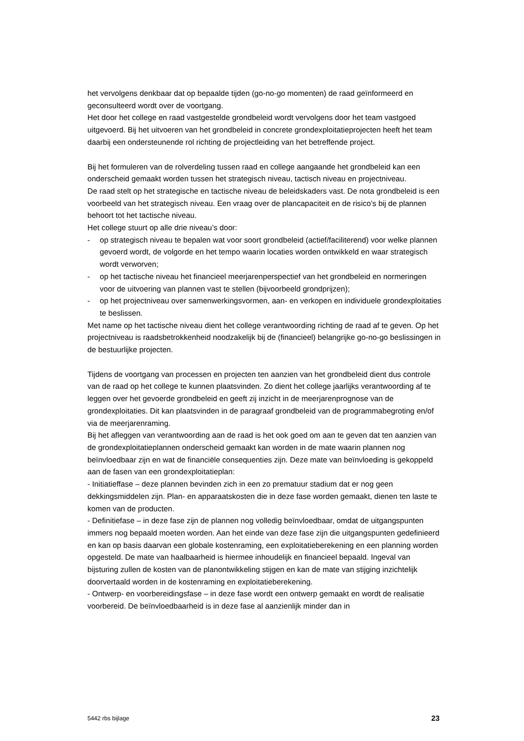het vervolgens denkbaar dat op bepaalde tijden (go-no-go momenten) de raad geïnformeerd en geconsulteerd wordt over de voortgang.
Het door het college en raad vastgestelde grondbeleid wordt vervolgens door het team vastgoed uitgevoerd. Bij het uitvoeren van het grondbeleid in concrete grondexploitatieprojecten heeft het team daarbij een ondersteunende rol richting de projectleiding van het betreffende project.
Bij het formuleren van de rolverdeling tussen raad en college aangaande het grondbeleid kan een onderscheid gemaakt worden tussen het strategisch niveau, tactisch niveau en projectniveau.
De raad stelt op het strategische en tactische niveau de beleidskaders vast. De nota grondbeleid is een voorbeeld van het strategisch niveau. Een vraag over de plancapaciteit en de risico’s bij de plannen behoort tot het tactische niveau.
Het college stuurt op alle drie niveau’s door:
- op strategisch niveau te bepalen wat voor soort grondbeleid (actief/faciliterend) voor welke plannen gevoerd wordt, de volgorde en het tempo waarin locaties worden ontwikkeld en waar strategisch wordt verworven;
- op het tactische niveau het financieel meerjarenperspectief van het grondbeleid en normeringen voor de uitvoering van plannen vast te stellen (bijvoorbeeld grondprijzen);
- op het projectniveau over samenwerkingsvormen, aan- en verkopen en individuele grondexploitaties te beslissen.
Met name op het tactische niveau dient het college verantwoording richting de raad af te geven. Op het projectniveau is raadsbetrokkenheid noodzakelijk bij de (financieel) belangrijke go-no-go beslissingen in de bestuurlijke projecten.
Tijdens de voortgang van processen en projecten ten aanzien van het grondbeleid dient dus controle van de raad op het college te kunnen plaatsvinden. Zo dient het college jaarlijks verantwoording af te leggen over het gevoerde grondbeleid en geeft zij inzicht in de meerjarenprognose van de grondexploitaties. Dit kan plaatsvinden in de paragraaf grondbeleid van de programmabegroting en/of via de meerjarenraming.
Bij het afleggen van verantwoording aan de raad is het ook goed om aan te geven dat ten aanzien van de grondexploitatieplannen onderscheid gemaakt kan worden in de mate waarin plannen nog beïnvloedbaar zijn en wat de financiële consequenties zijn. Deze mate van beïnvloeding is gekoppeld aan de fasen van een grondexploitatieplan:
- Initiatieffase – deze plannen bevinden zich in een zo prematuur stadium dat er nog geen dekkingsmiddelen zijn. Plan- en apparaatskosten die in deze fase worden gemaakt, dienen ten laste te komen van de producten.
- Definitiefase – in deze fase zijn de plannen nog volledig beïnvloedbaar, omdat de uitgangspunten immers nog bepaald moeten worden. Aan het einde van deze fase zijn die uitgangspunten gedefinieerd en kan op basis daarvan een globale kostenraming, een exploitatieberekening en een planning worden opgesteld. De mate van haalbaarheid is hiermee inhoudelijk en financieel bepaald. Ingeval van bijsturing zullen de kosten van de planontwikkeling stijgen en kan de mate van stijging inzichtelijk doorvertaald worden in de kostenraming en exploitatieberekening.
- Ontwerp- en voorbereidingsfase – in deze fase wordt een ontwerp gemaakt en wordt de realisatie voorbereid. De beïnvloedbaarheid is in deze fase al aanzienlijk minder dan in
5442 rbs bijlage 23